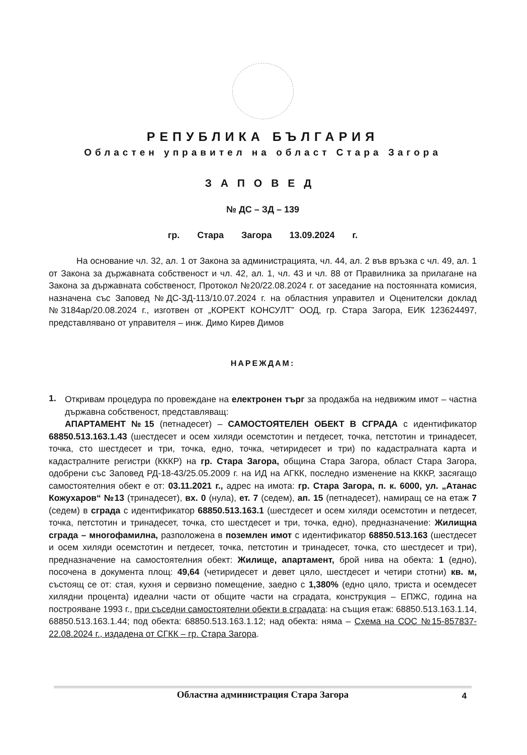РЕПУБЛИКА БЪЛГАРИЯ
Областен управител на област Стара Загора
ЗАПОВЕД
№ ДС – ЗД – 139
гр. Стара Загора 13.09.2024 г.
На основание чл. 32, ал. 1 от Закона за администрацията, чл. 44, ал. 2 във връзка с чл. 49, ал. 1 от Закона за държавната собственост и чл. 42, ал. 1, чл. 43 и чл. 88 от Правилника за прилагане на Закона за държавната собственост, Протокол №20/22.08.2024 г. от заседание на постоянната комисия, назначена със Заповед №ДС-ЗД-113/10.07.2024 г. на областния управител и Оценителски доклад №3184ар/20.08.2024 г., изготвен от „КОРЕКТ КОНСУЛТ” ООД, гр. Стара Загора, ЕИК 123624497, представлявано от управителя – инж. Димо Кирев Димов
НАРЕЖДАМ:
1.
Откривам процедура по провеждане на електронен търг за продажба на недвижим имот – частна държавна собственост, представляващ:
АПАРТАМЕНТ №15 (петнадесет) – САМОСТОЯТЕЛЕН ОБЕКТ В СГРАДА с идентификатор 68850.513.163.1.43 (шестдесет и осем хиляди осемстотин и петдесет, точка, петстотин и тринадесет, точка, сто шестдесет и три, точка, едно, точка, четиридесет и три) по кадастралната карта и кадастралните регистри (КККР) на гр. Стара Загора, община Стара Загора, област Стара Загора, одобрени със Заповед РД-18-43/25.05.2009 г. на ИД на АГКК, последно изменение на КККР, засягащо самостоятелния обект е от: 03.11.2021 г., адрес на имота: гр. Стара Загора, п. к. 6000, ул. „Атанас Кожухаров“ №13 (тринадесет), вх. 0 (нула), ет. 7 (седем), ап. 15 (петнадесет), намиращ се на етаж 7 (седем) в сграда с идентификатор 68850.513.163.1 (шестдесет и осем хиляди осемстотин и петдесет, точка, петстотин и тринадесет, точка, сто шестдесет и три, точка, едно), предназначение: Жилищна сграда – многофамилна, разположена в поземлен имот с идентификатор 68850.513.163 (шестдесет и осем хиляди осемстотин и петдесет, точка, петстотин и тринадесет, точка, сто шестдесет и три), предназначение на самостоятелния обект: Жилище, апартамент, брой нива на обекта: 1 (едно), посочена в документа площ: 49,64 (четиридесет и девет цяло, шестдесет и четири стотни) кв. м, състоящ се от: стая, кухня и сервизно помещение, заедно с 1,380% (едно цяло, триста и осемдесет хилядни процента) идеални части от общите части на сградата, конструкция – ЕПЖС, година на построяване 1993 г., при съседни самостоятелни обекти в сградата: на същия етаж: 68850.513.163.1.14, 68850.513.163.1.44; под обекта: 68850.513.163.1.12; над обекта: няма – Схема на СОС №15-857837-22.08.2024 г., издадена от СГКК – гр. Стара Загора.
Областна администрация Стара Загора 4